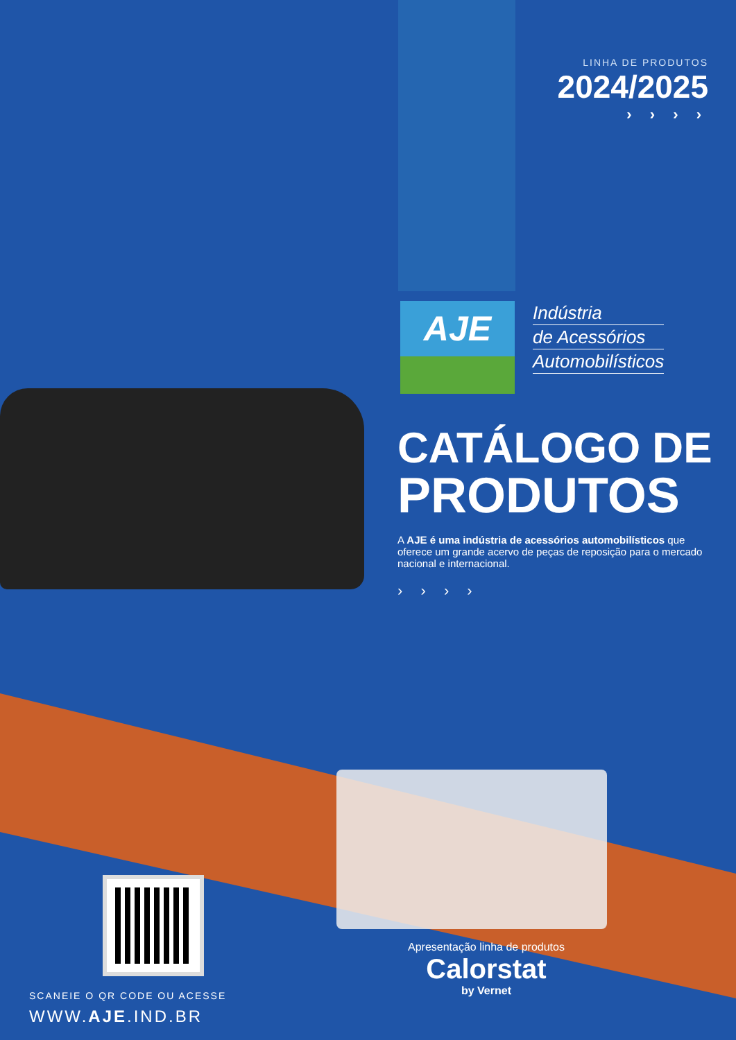LINHA DE PRODUTOS
2024/2025
› › › ›
AJE
Indústria
de Acessórios
Automobilísticos
CATÁLOGO DE
PRODUTOS
A AJE é uma indústria de acessórios automobilísticos que oferece um grande acervo de peças de reposição para o mercado nacional e internacional.
› › › ›
SCANEIE O QR CODE OU ACESSE
WWW.AJE.IND.BR
Apresentação linha de produtos
Calorstat
by Vernet